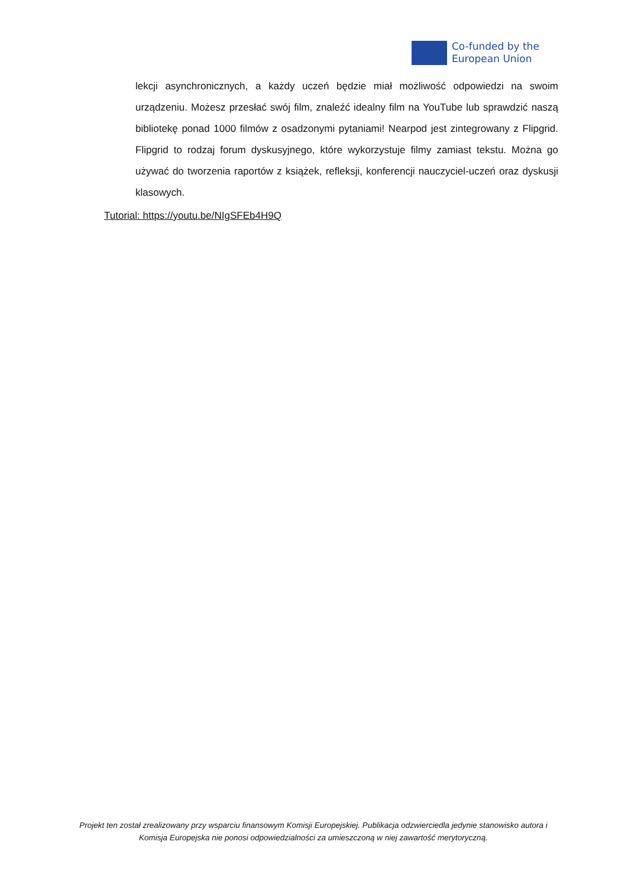Co-funded by the
European Union
lekcji asynchronicznych, a każdy uczeń będzie miał możliwość odpowiedzi na swoim urządzeniu. Możesz przesłać swój film, znaleźć idealny film na YouTube lub sprawdzić naszą bibliotekę ponad 1000 filmów z osadzonymi pytaniami! Nearpod jest zintegrowany z Flipgrid. Flipgrid to rodzaj forum dyskusyjnego, które wykorzystuje filmy zamiast tekstu. Można go używać do tworzenia raportów z książek, refleksji, konferencji nauczyciel-uczeń oraz dyskusji klasowych.
Tutorial: https://youtu.be/NIgSFEb4H9Q
Projekt ten został zrealizowany przy wsparciu finansowym Komisji Europejskiej. Publikacja odzwierciedla jedynie stanowisko autora i Komisja Europejska nie ponosi odpowiedzialności za umieszczoną w niej zawartość merytoryczną.